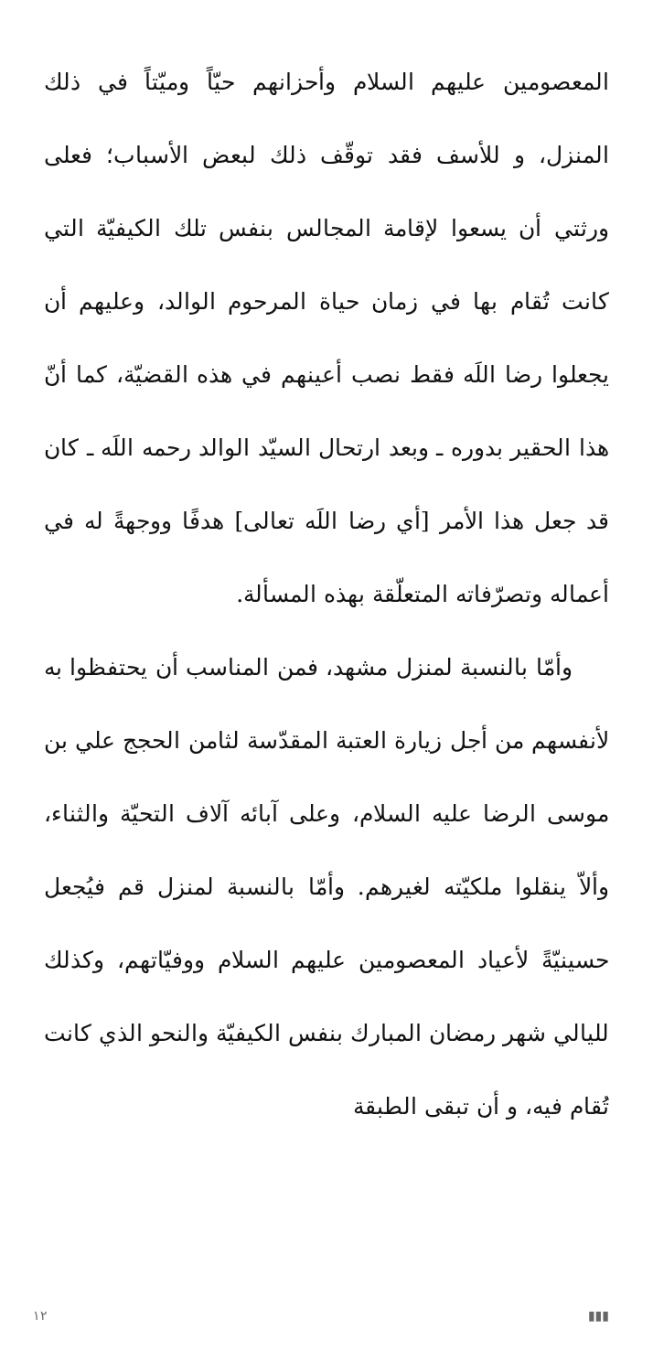المعصومين عليهم السلام وأحزانهم حيّاً وميّتاً في ذلك المنزل، و للأسف فقد توقّف ذلك لبعض الأسباب؛ فعلى ورثتي أن يسعوا لإقامة المجالس بنفس تلك الكيفيّة التي كانت تُقام بها في زمان حياة المرحوم الوالد، وعليهم أن يجعلوا رضا اللَه فقط نصب أعينهم في هذه القضيّة، كما أنّ هذا الحقير بدوره ـ وبعد ارتحال السيّد الوالد رحمه اللَه ـ كان قد جعل هذا الأمر [أي رضا اللَه تعالى] هدفًا ووجهةً له في أعماله وتصرّفاته المتعلّقة بهذه المسألة.
وأمّا بالنسبة لمنزل مشهد، فمن المناسب أن يحتفظوا به لأنفسهم من أجل زيارة العتبة المقدّسة لثامن الحجج علي بن موسى الرضا عليه السلام، وعلى آبائه آلاف التحيّة والثناء، وألاّ ينقلوا ملكيّته لغيرهم. وأمّا بالنسبة لمنزل قم فيُجعل حسينيّةً لأعياد المعصومين عليهم السلام ووفيّاتهم، وكذلك لليالي شهر رمضان المبارك بنفس الكيفيّة والنحو الذي كانت تُقام فيه، و أن تبقى الطبقة
١٢ ▮▮▮